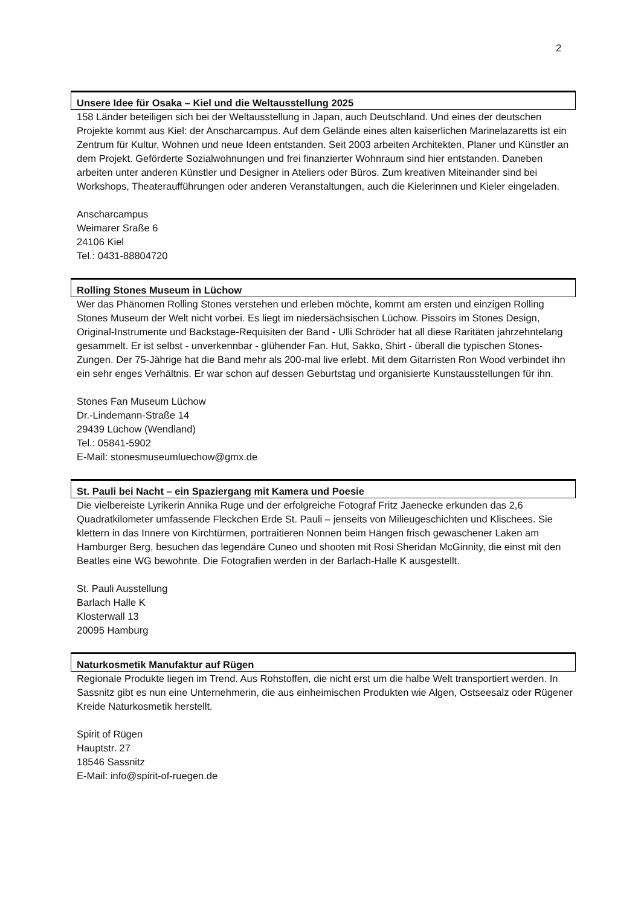2
Unsere Idee für Osaka – Kiel und die Weltausstellung 2025
158 Länder beteiligen sich bei der Weltausstellung in Japan, auch Deutschland. Und eines der deutschen Projekte kommt aus Kiel: der Anscharcampus. Auf dem Gelände eines alten kaiserlichen Marinelazaretts ist ein Zentrum für Kultur, Wohnen und neue Ideen entstanden. Seit 2003 arbeiten Architekten, Planer und Künstler an dem Projekt. Geförderte Sozialwohnungen und frei finanzierter Wohnraum sind hier entstanden. Daneben arbeiten unter anderen Künstler und Designer in Ateliers oder Büros. Zum kreativen Miteinander sind bei Workshops, Theateraufführungen oder anderen Veranstaltungen, auch die Kielerinnen und Kieler eingeladen.
Anscharcampus
Weimarer Sraße 6
24106 Kiel
Tel.: 0431-88804720
Rolling Stones Museum in Lüchow
Wer das Phänomen Rolling Stones verstehen und erleben möchte, kommt am ersten und einzigen Rolling Stones Museum der Welt nicht vorbei. Es liegt im niedersächsischen Lüchow. Pissoirs im Stones Design, Original-Instrumente und Backstage-Requisiten der Band - Ulli Schröder hat all diese Raritäten jahrzehntelang gesammelt. Er ist selbst - unverkennbar - glühender Fan. Hut, Sakko, Shirt - überall die typischen Stones-Zungen. Der 75-Jährige hat die Band mehr als 200-mal live erlebt. Mit dem Gitarristen Ron Wood verbindet ihn ein sehr enges Verhältnis. Er war schon auf dessen Geburtstag und organisierte Kunstausstellungen für ihn.
Stones Fan Museum Lüchow
Dr.-Lindemann-Straße 14
29439 Lüchow (Wendland)
Tel.: 05841-5902
E-Mail: stonesmuseumluechow@gmx.de
St. Pauli bei Nacht – ein Spaziergang mit Kamera und Poesie
Die vielbereiste Lyrikerin Annika Ruge und der erfolgreiche Fotograf Fritz Jaenecke erkunden das 2,6 Quadratkilometer umfassende Fleckchen Erde St. Pauli – jenseits von Milieugeschichten und Klischees. Sie klettern in das Innere von Kirchtürmen, portraitieren Nonnen beim Hängen frisch gewaschener Laken am Hamburger Berg, besuchen das legendäre Cuneo und shooten mit Rosi Sheridan McGinnity, die einst mit den Beatles eine WG bewohnte. Die Fotografien werden in der Barlach-Halle K ausgestellt.
St. Pauli Ausstellung
Barlach Halle K
Klosterwall 13
20095 Hamburg
Naturkosmetik Manufaktur auf Rügen
Regionale Produkte liegen im Trend. Aus Rohstoffen, die nicht erst um die halbe Welt transportiert werden. In Sassnitz gibt es nun eine Unternehmerin, die aus einheimischen Produkten wie Algen, Ostseesalz oder Rügener Kreide Naturkosmetik herstellt.
Spirit of Rügen
Hauptstr. 27
18546 Sassnitz
E-Mail: info@spirit-of-ruegen.de